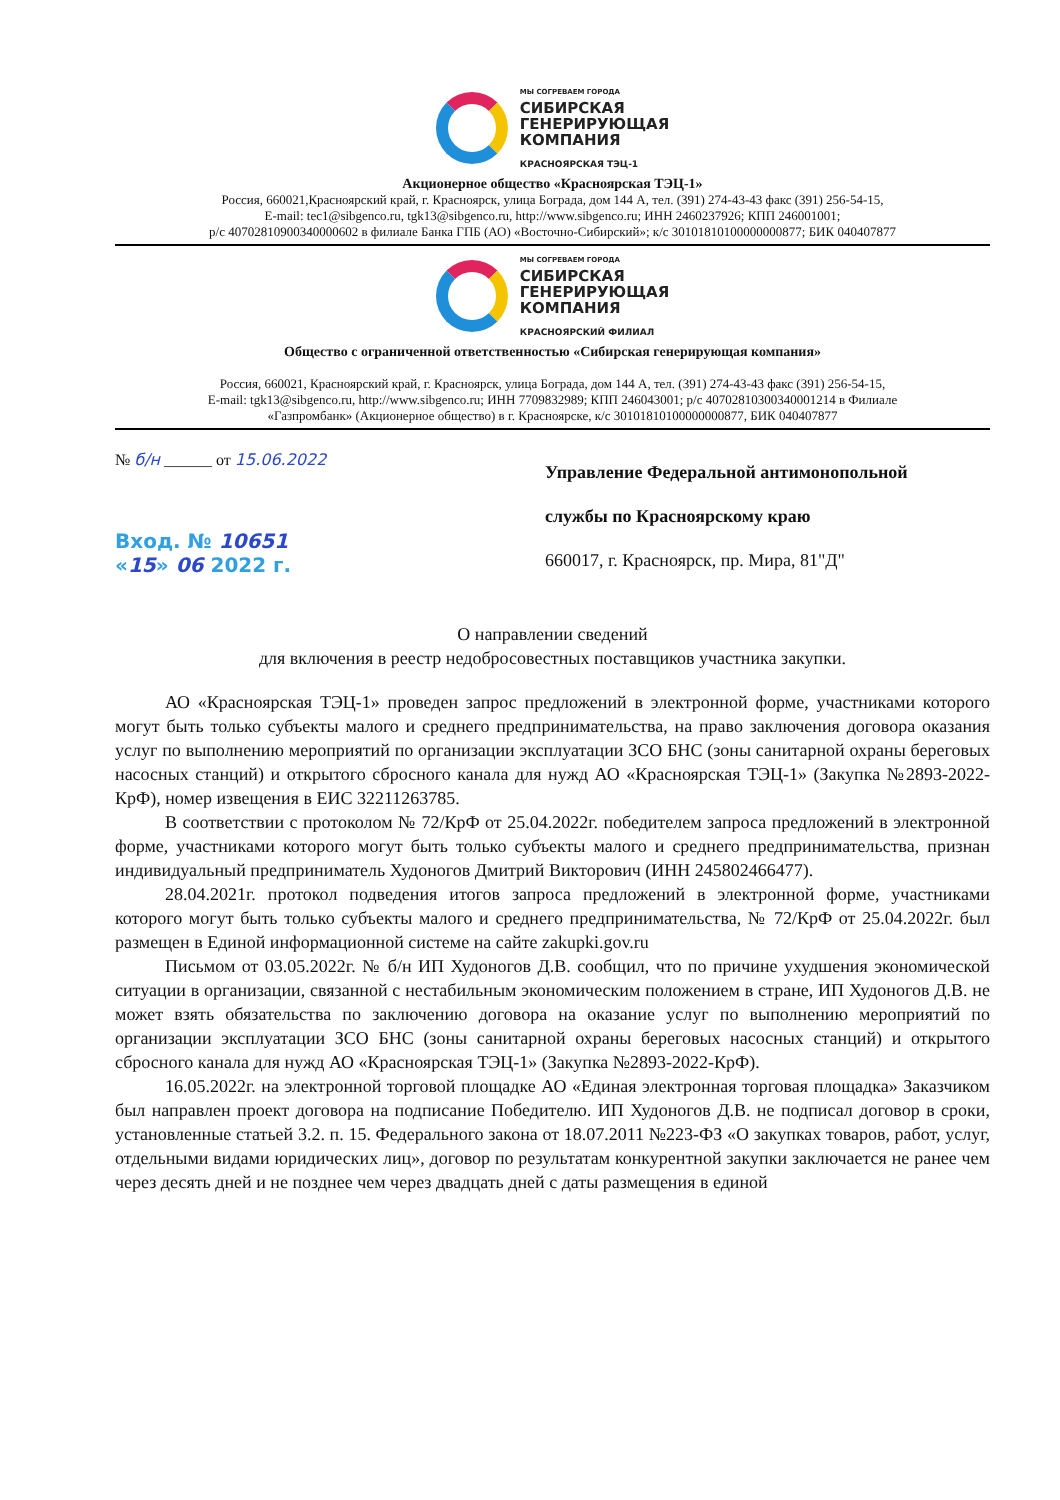МЫ СОГРЕВАЕМ ГОРОДА
СИБИРСКАЯ
ГЕНЕРИРУЮЩАЯ
КОМПАНИЯ
КРАСНОЯРСКАЯ ТЭЦ-1
Акционерное общество «Красноярская ТЭЦ-1»
Россия, 660021,Красноярский край, г. Красноярск, улица Бограда, дом 144 А, тел. (391) 274-43-43 факс (391) 256-54-15,
E-mail: tec1@sibgenco.ru, tgk13@sibgenco.ru, http://www.sibgenco.ru; ИНН 2460237926; КПП 246001001;
р/с 40702810900340000602 в филиале Банка ГПБ (АО) «Восточно-Сибирский»; к/с 30101810100000000877; БИК 040407877
МЫ СОГРЕВАЕМ ГОРОДА
СИБИРСКАЯ
ГЕНЕРИРУЮЩАЯ
КОМПАНИЯ
КРАСНОЯРСКИЙ ФИЛИАЛ
Общество с ограниченной ответственностью «Сибирская генерирующая компания»
Россия, 660021, Красноярский край, г. Красноярск, улица Бограда, дом 144 А, тел. (391) 274-43-43 факс (391) 256-54-15,
E-mail: tgk13@sibgenco.ru, http://www.sibgenco.ru; ИНН 7709832989; КПП 246043001; р/с 40702810300340001214 в Филиале
«Газпромбанк» (Акционерное общество) в г. Красноярске, к/с 30101810100000000877, БИК 040407877
№ б/н ______ от 15.06.2022
Вход. № 10651
«15» 06 2022 г.
Управление Федеральной антимонопольной
службы по Красноярскому краю
660017, г. Красноярск, пр. Мира, 81"Д"
О направлении сведений
для включения в реестр недобросовестных поставщиков участника закупки.
АО «Красноярская ТЭЦ-1» проведен запрос предложений в электронной форме, участниками которого могут быть только субъекты малого и среднего предпринимательства, на право заключения договора оказания услуг по выполнению мероприятий по организации эксплуатации ЗСО БНС (зоны санитарной охраны береговых насосных станций) и открытого сбросного канала для нужд АО «Красноярская ТЭЦ-1» (Закупка №2893-2022-КрФ), номер извещения в ЕИС 32211263785.
В соответствии с протоколом № 72/КрФ от 25.04.2022г. победителем запроса предложений в электронной форме, участниками которого могут быть только субъекты малого и среднего предпринимательства, признан индивидуальный предприниматель Худоногов Дмитрий Викторович (ИНН 245802466477).
28.04.2021г. протокол подведения итогов запроса предложений в электронной форме, участниками которого могут быть только субъекты малого и среднего предпринимательства, № 72/КрФ от 25.04.2022г. был размещен в Единой информационной системе на сайте zakupki.gov.ru
Письмом от 03.05.2022г. № б/н ИП Худоногов Д.В. сообщил, что по причине ухудшения экономической ситуации в организации, связанной с нестабильным экономическим положением в стране, ИП Худоногов Д.В. не может взять обязательства по заключению договора на оказание услуг по выполнению мероприятий по организации эксплуатации ЗСО БНС (зоны санитарной охраны береговых насосных станций) и открытого сбросного канала для нужд АО «Красноярская ТЭЦ-1» (Закупка №2893-2022-КрФ).
16.05.2022г. на электронной торговой площадке АО «Единая электронная торговая площадка» Заказчиком был направлен проект договора на подписание Победителю. ИП Худоногов Д.В. не подписал договор в сроки, установленные статьей 3.2. п. 15. Федерального закона от 18.07.2011 №223-ФЗ «О закупках товаров, работ, услуг, отдельными видами юридических лиц», договор по результатам конкурентной закупки заключается не ранее чем через десять дней и не позднее чем через двадцать дней с даты размещения в единой